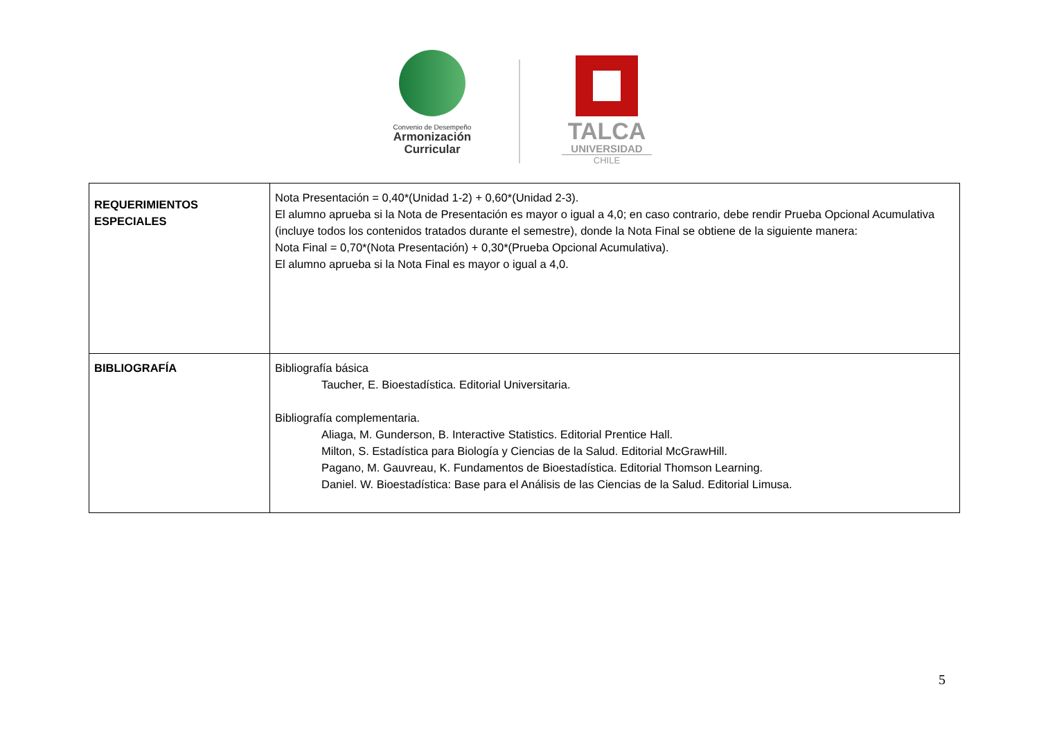Convenio de Desempeño
Armonización
Curricular
TALCA
UNIVERSIDAD
CHILE
| REQUERIMIENTOS ESPECIALES | Nota Presentación = 0,40*(Unidad 1-2) + 0,60*(Unidad 2-3). El alumno aprueba si la Nota de Presentación es mayor o igual a 4,0; en caso contrario, debe rendir Prueba Opcional Acumulativa (incluye todos los contenidos tratados durante el semestre), donde la Nota Final se obtiene de la siguiente manera: Nota Final = 0,70*(Nota Presentación) + 0,30*(Prueba Opcional Acumulativa). El alumno aprueba si la Nota Final es mayor o igual a 4,0. |
| BIBLIOGRAFÍA | Bibliografía básica Taucher, E. Bioestadística. Editorial Universitaria. Bibliografía complementaria. Aliaga, M. Gunderson, B. Interactive Statistics. Editorial Prentice Hall. Milton, S. Estadística para Biología y Ciencias de la Salud. Editorial McGrawHill. Pagano, M. Gauvreau, K. Fundamentos de Bioestadística. Editorial Thomson Learning. Daniel. W. Bioestadística: Base para el Análisis de las Ciencias de la Salud. Editorial Limusa. |
5